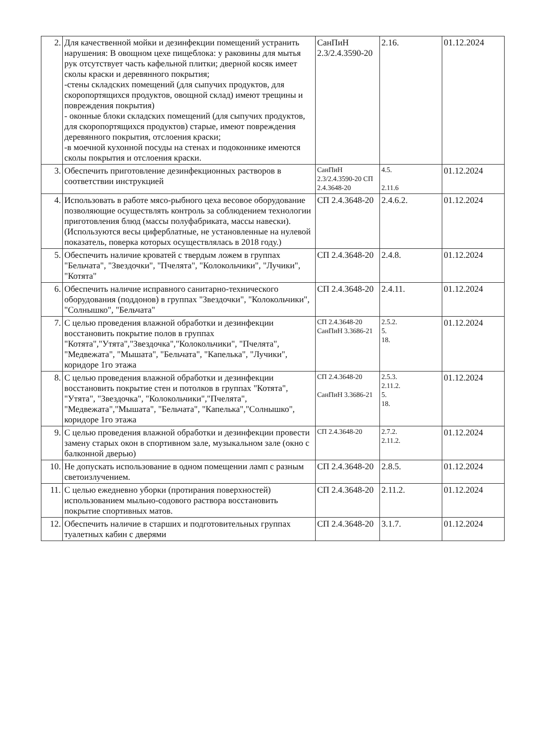| 2. | Для качественной мойки и дезинфекции помещений устранить нарушения: В овощном цехе пищеблока: у раковины для мытья рук отсутствует часть кафельной плитки; дверной косяк имеет сколы краски и деревянного покрытия; -стены складских помещений (для сыпучих продуктов, для скоропортящихся продуктов, овощной склад) имеют трещины и повреждения покрытия) - оконные блоки складских помещений (для сыпучих продуктов, для скоропортящихся продуктов) старые, имеют повреждения деревянного покрытия, отслоения краски; -в моечной кухонной посуды на стенах и подоконнике имеются сколы покрытия и отслоения краски. | СанПиН 2.3/2.4.3590-20 | 2.16. | 01.12.2024 |
| 3. | Обеспечить приготовление дезинфекционных растворов в соответствии инструкцией | СанПиН 2.3/2.4.3590-20 СП 2.4.3648-20 | 4.5. 2.11.6 | 01.12.2024 |
| 4. | Использовать в работе мясо-рыбного цеха весовое оборудование позволяющие осуществлять контроль за соблюдением технологии приготовления блюд (массы полуфабриката, массы навески). (Используются весы циферблатные, не установленные на нулевой показатель, поверка которых осуществлялась в 2018 году.) | СП 2.4.3648-20 | 2.4.6.2. | 01.12.2024 |
| 5. | Обеспечить наличие кроватей с твердым ложем в группах "Бельчата", "Звездочки", "Пчелята", "Колокольчики", "Лучики", "Котята" | СП 2.4.3648-20 | 2.4.8. | 01.12.2024 |
| 6. | Обеспечить наличие исправного санитарно-технического оборудования (поддонов) в группах "Звездочки", "Колокольчики", "Солнышко", "Бельчата" | СП 2.4.3648-20 | 2.4.11. | 01.12.2024 |
| 7. | С целью проведения влажной обработки и дезинфекции восстановить покрытие полов в группах "Котята","Утята","Звездочка","Колокольчики", "Пчелята", "Медвежата", "Мышата", "Бельчата", "Капелька", "Лучики", коридоре 1го этажа | СП 2.4.3648-20 СанПиН 3.3686-21 | 2.5.2. 5. 18. | 01.12.2024 |
| 8. | С целью проведения влажной обработки и дезинфекции восстановить покрытие стен и потолков в группах "Котята", "Утята", "Звездочка", "Колокольчики","Пчелята", "Медвежата","Мышата", "Бельчата", "Капелька","Солнышко", коридоре 1го этажа | СП 2.4.3648-20 СанПиН 3.3686-21 | 2.5.3. 2.11.2. 5. 18. | 01.12.2024 |
| 9. | С целью проведения влажной обработки и дезинфекции провести замену старых окон в спортивном зале, музыкальном зале (окно с балконной дверью) | СП 2.4.3648-20 | 2.7.2. 2.11.2. | 01.12.2024 |
| 10. | Не допускать использование в одном помещении ламп с разным светоизлучением. | СП 2.4.3648-20 | 2.8.5. | 01.12.2024 |
| 11. | С целью ежедневно уборки (протирания поверхностей) использованием мыльно-содового раствора восстановить покрытие спортивных матов. | СП 2.4.3648-20 | 2.11.2. | 01.12.2024 |
| 12. | Обеспечить наличие в старших и подготовительных группах туалетных кабин с дверями | СП 2.4.3648-20 | 3.1.7. | 01.12.2024 |